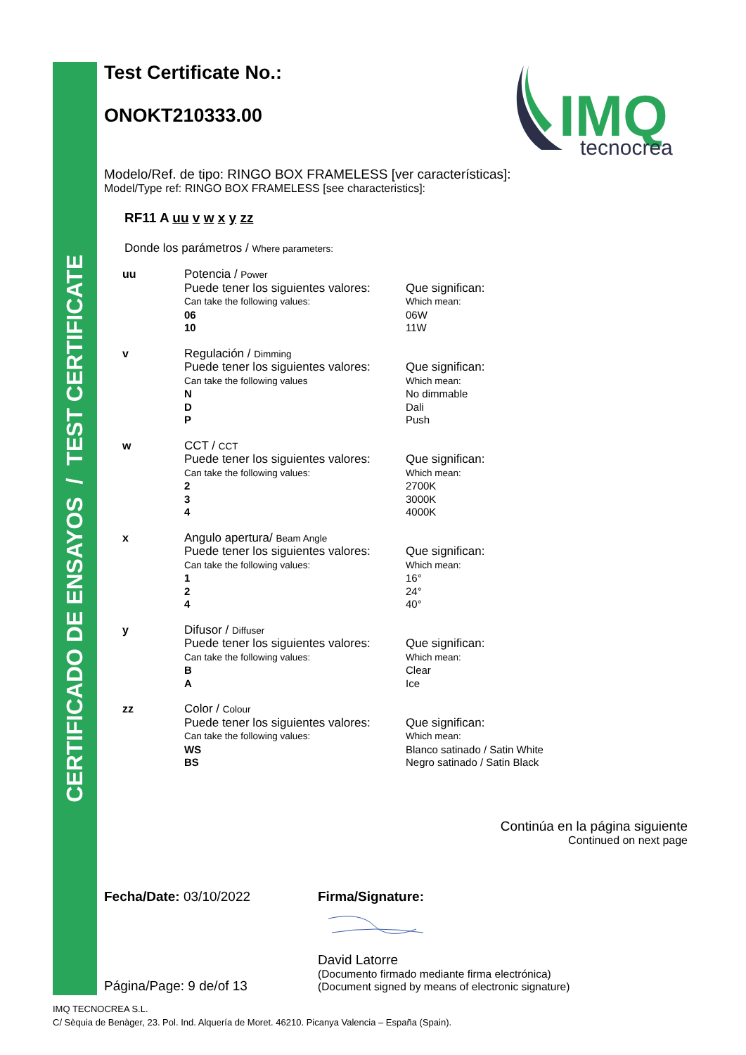CERTIFICADO DE ENSAYOS / TEST CERTIFICATE
IMQ
tecnocrea
Test Certificate No.:
ONOKT210333.00
Modelo/Ref. de tipo: RINGO BOX FRAMELESS [ver características]:
Model/Type ref: RINGO BOX FRAMELESS [see characteristics]:
RF11 A uu v w x y zz
Donde los parámetros / Where parameters:
uu Potencia / Power
Puede tener los siguientes valores:
Can take the following values:
06
10
Que significan:
Which mean:
06W
11W
v Regulación / Dimming
Puede tener los siguientes valores:
Can take the following values
N
D
P
Que significan:
Which mean:
No dimmable
Dali
Push
w CCT / CCT
Puede tener los siguientes valores:
Can take the following values:
2
3
4
Que significan:
Which mean:
2700K
3000K
4000K
x Angulo apertura/ Beam Angle
Puede tener los siguientes valores:
Can take the following values:
1
2
4
Que significan:
Which mean:
16°
24°
40°
y Difusor / Diffuser
Puede tener los siguientes valores:
Can take the following values:
B
A
Que significan:
Which mean:
Clear
Ice
zz Color / Colour
Puede tener los siguientes valores:
Can take the following values:
WS
BS
Que significan:
Which mean:
Blanco satinado / Satin White
Negro satinado / Satin Black
Continúa en la página siguiente
Continued on next page
Fecha/Date: 03/10/2022
Página/Page: 9 de/of 13
Firma/Signature:
David Latorre
(Documento firmado mediante firma electrónica)
(Document signed by means of electronic signature)
IMQ TECNOCREA S.L.
C/ Sèquia de Benàger, 23. Pol. Ind. Alquería de Moret. 46210. Picanya Valencia – España (Spain).